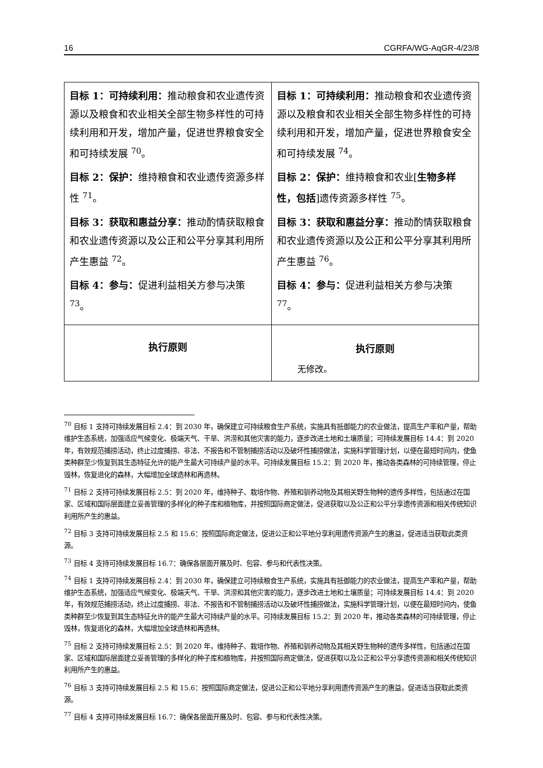16 CGRFA/WG-AqGR-4/23/8
| 目标 1：可持续利用： 推动粮食和农业遗传资源以及粮食和农业相关全部生物多样性的可持续利用和开发，增加产量，促进世界粮食安全和可持续发展 <sup>70</sup>。 目标 2：保护： 维持粮食和农业遗传资源多样性 <sup>71</sup>。 目标 3：获取和惠益分享： 推动酌情获取粮食和农业遗传资源以及公正和公平分享其利用所产生惠益 <sup>72</sup>。 目标 4：参与： 促进利益相关方参与决策 <sup>73</sup>。 | 目标 1：可持续利用： 推动粮食和农业遗传资源以及粮食和农业相关全部生物多样性的可持续利用和开发，增加产量，促进世界粮食安全和可持续发展 <sup>74</sup>。 目标 2：保护： 维持粮食和农业[ 生物多样性，包括 ]遗传资源多样性 <sup>75</sup>。 目标 3：获取和惠益分享： 推动酌情获取粮食和农业遗传资源以及公正和公平分享其利用所产生惠益 <sup>76</sup>。 目标 4：参与： 促进利益相关方参与决策 <sup>77</sup>。 |
| 执行原则 | 执行原则 无修改。 |
<sup>70</sup> 目标 1 支持可持续发展目标 2.4：到 2030 年，确保建立可持续粮食生产系统，实施具有抵御能力的农业做法，提高生产率和产量，帮助维护生态系统，加强适应气候变化、极端天气、干旱、洪涝和其他灾害的能力，逐步改进土地和土壤质量；可持续发展目标 14.4：到 2020 年，有效规范捕捞活动，终止过度捕捞、非法、不报告和不管制捕捞活动以及破坏性捕捞做法，实施科学管理计划，以便在最短时间内，使鱼类种群至少恢复到其生态特征允许的能产生最大可持续产量的水平。可持续发展目标 15.2：到 2020 年，推动各类森林的可持续管理，停止毁林，恢复退化的森林，大幅增加全球造林和再造林。
<sup>71</sup> 目标 2 支持可持续发展目标 2.5：到 2020 年，维持种子、栽培作物、养殖和驯养动物及其相关野生物种的遗传多样性，包括通过在国家、区域和国际层面建立妥善管理的多样化的种子库和植物库，并按照国际商定做法，促进获取以及公正和公平分享遗传资源和相关传统知识利用所产生的惠益。
<sup>72</sup> 目标 3 支持可持续发展目标 2.5 和 15.6：按照国际商定做法，促进公正和公平地分享利用遗传资源产生的惠益，促进适当获取此类资源。
<sup>73</sup> 目标 4 支持可持续发展目标 16.7：确保各层面开展及时、包容、参与和代表性决策。
<sup>74</sup> 目标 1 支持可持续发展目标 2.4：到 2030 年，确保建立可持续粮食生产系统，实施具有抵御能力的农业做法，提高生产率和产量，帮助维护生态系统，加强适应气候变化、极端天气、干旱、洪涝和其他灾害的能力，逐步改进土地和土壤质量；可持续发展目标 14.4：到 2020 年，有效规范捕捞活动，终止过度捕捞、非法、不报告和不管制捕捞活动以及破坏性捕捞做法，实施科学管理计划，以便在最短时间内，使鱼类种群至少恢复到其生态特征允许的能产生最大可持续产量的水平。可持续发展目标 15.2：到 2020 年，推动各类森林的可持续管理，停止毁林，恢复退化的森林，大幅增加全球造林和再造林。
<sup>75</sup> 目标 2 支持可持续发展目标 2.5：到 2020 年，维持种子、栽培作物、养殖和驯养动物及其相关野生物种的遗传多样性，包括通过在国家、区域和国际层面建立妥善管理的多样化的种子库和植物库，并按照国际商定做法，促进获取以及公正和公平分享遗传资源和相关传统知识利用所产生的惠益。
<sup>76</sup> 目标 3 支持可持续发展目标 2.5 和 15.6：按照国际商定做法，促进公正和公平地分享利用遗传资源产生的惠益，促进适当获取此类资源。
<sup>77</sup> 目标 4 支持可持续发展目标 16.7：确保各层面开展及时、包容、参与和代表性决策。